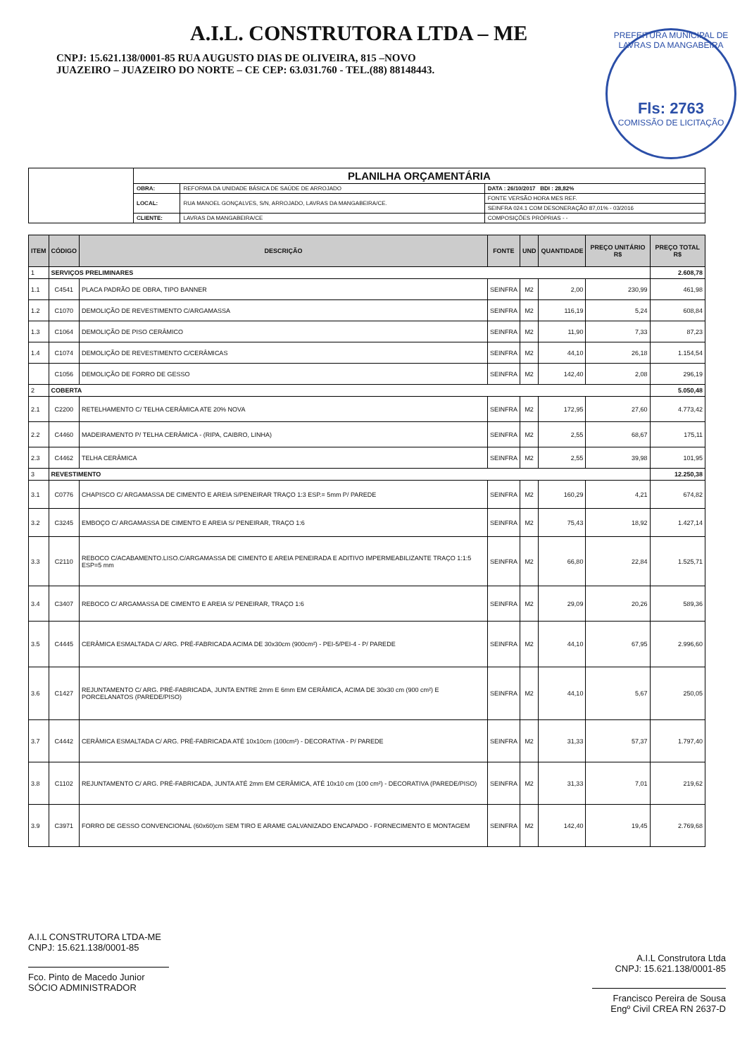A.I.L. CONSTRUTORA LTDA – ME
CNPJ: 15.621.138/0001-85 RUA AUGUSTO DIAS DE OLIVEIRA, 815 –NOVO
JUAZEIRO – JUAZEIRO DO NORTE – CE CEP: 63.031.760 - TEL.(88) 88148443.
PREFEITURA MUNICIPAL DE LAVRAS DA MANGABEIRA
Fls: 2763
COMISSÃO DE LICITAÇÃO
| | PLANILHA ORÇAMENTÁRIA | | |
| | OBRA: | REFORMA DA UNIDADE BÁSICA DE SAÚDE DE ARROJADO | DATA : 26/10/2017 BDI : 28,82% |
| | LOCAL: | RUA MANOEL GONÇALVES, S/N, ARROJADO, LAVRAS DA MANGABEIRA/CE. | FONTE VERSÃO HORA MES REF. |
| | | | SEINFRA 024.1 COM DESONERAÇÃO 87,01% - 03/2016 |
| | CLIENTE: | LAVRAS DA MANGABEIRA/CE | COMPOSIÇÕES PRÓPRIAS - - |
| ITEM | CÓDIGO | DESCRIÇÃO | FONTE | UND | QUANTIDADE | PREÇO UNITÁRIO R$ | PREÇO TOTAL R$ |
| --- | --- | --- | --- | --- | --- | --- | --- |
| 1 | SERVIÇOS PRELIMINARES | | | | | | 2.608,78 |
| 1.1 | C4541 | PLACA PADRÃO DE OBRA, TIPO BANNER | SEINFRA | M2 | 2,00 | 230,99 | 461,98 |
| 1.2 | C1070 | DEMOLIÇÃO DE REVESTIMENTO C/ARGAMASSA | SEINFRA | M2 | 116,19 | 5,24 | 608,84 |
| 1.3 | C1064 | DEMOLIÇÃO DE PISO CERÂMICO | SEINFRA | M2 | 11,90 | 7,33 | 87,23 |
| 1.4 | C1074 | DEMOLIÇÃO DE REVESTIMENTO C/CERÂMICAS | SEINFRA | M2 | 44,10 | 26,18 | 1.154,54 |
| | C1056 | DEMOLIÇÃO DE FORRO DE GESSO | SEINFRA | M2 | 142,40 | 2,08 | 296,19 |
| 2 | COBERTA | | | | | | 5.050,48 |
| 2.1 | C2200 | RETELHAMENTO C/ TELHA CERÂMICA ATE 20% NOVA | SEINFRA | M2 | 172,95 | 27,60 | 4.773,42 |
| 2.2 | C4460 | MADEIRAMENTO P/ TELHA CERÂMICA - (RIPA, CAIBRO, LINHA) | SEINFRA | M2 | 2,55 | 68,67 | 175,11 |
| 2.3 | C4462 | TELHA CERÂMICA | SEINFRA | M2 | 2,55 | 39,98 | 101,95 |
| 3 | REVESTIMENTO | | | | | | 12.250,38 |
| 3.1 | C0776 | CHAPISCO C/ ARGAMASSA DE CIMENTO E AREIA S/PENEIRAR TRAÇO 1:3 ESP.= 5mm P/ PAREDE | SEINFRA | M2 | 160,29 | 4,21 | 674,82 |
| 3.2 | C3245 | EMBOÇO C/ ARGAMASSA DE CIMENTO E AREIA S/ PENEIRAR, TRAÇO 1:6 | SEINFRA | M2 | 75,43 | 18,92 | 1.427,14 |
| 3.3 | C2110 | REBOCO C/ACABAMENTO.LISO.C/ARGAMASSA DE CIMENTO E AREIA PENEIRADA E ADITIVO IMPERMEABILIZANTE TRAÇO 1:1:5 ESP=5 mm | SEINFRA | M2 | 66,80 | 22,84 | 1.525,71 |
| 3.4 | C3407 | REBOCO C/ ARGAMASSA DE CIMENTO E AREIA S/ PENEIRAR, TRAÇO 1:6 | SEINFRA | M2 | 29,09 | 20,26 | 589,36 |
| 3.5 | C4445 | CERÂMICA ESMALTADA C/ ARG. PRÉ-FABRICADA ACIMA DE 30x30cm (900cm²) - PEI-5/PEI-4 - P/ PAREDE | SEINFRA | M2 | 44,10 | 67,95 | 2.996,60 |
| 3.6 | C1427 | REJUNTAMENTO C/ ARG. PRÉ-FABRICADA, JUNTA ENTRE 2mm E 6mm EM CERÂMICA, ACIMA DE 30x30 cm (900 cm²) E PORCELANATOS (PAREDE/PISO) | SEINFRA | M2 | 44,10 | 5,67 | 250,05 |
| 3.7 | C4442 | CERÂMICA ESMALTADA C/ ARG. PRÉ-FABRICADA ATÉ 10x10cm (100cm²) - DECORATIVA - P/ PAREDE | SEINFRA | M2 | 31,33 | 57,37 | 1.797,40 |
| 3.8 | C1102 | REJUNTAMENTO C/ ARG. PRÉ-FABRICADA, JUNTA ATÉ 2mm EM CERÂMICA, ATÉ 10x10 cm (100 cm²) - DECORATIVA (PAREDE/PISO) | SEINFRA | M2 | 31,33 | 7,01 | 219,62 |
| 3.9 | C3971 | FORRO DE GESSO CONVENCIONAL (60x60)cm SEM TIRO E ARAME GALVANIZADO ENCAPADO - FORNECIMENTO E MONTAGEM | SEINFRA | M2 | 142,40 | 19,45 | 2.769,68 |
A.I.L CONSTRUTORA LTDA-ME
CNPJ: 15.621.138/0001-85
Fco. Pinto de Macedo Junior
SÓCIO ADMINISTRADOR
A.I.L Construtora Ltda
CNPJ: 15.621.138/0001-85
Francisco Pereira de Sousa
Engº Civil CREA RN 2637-D